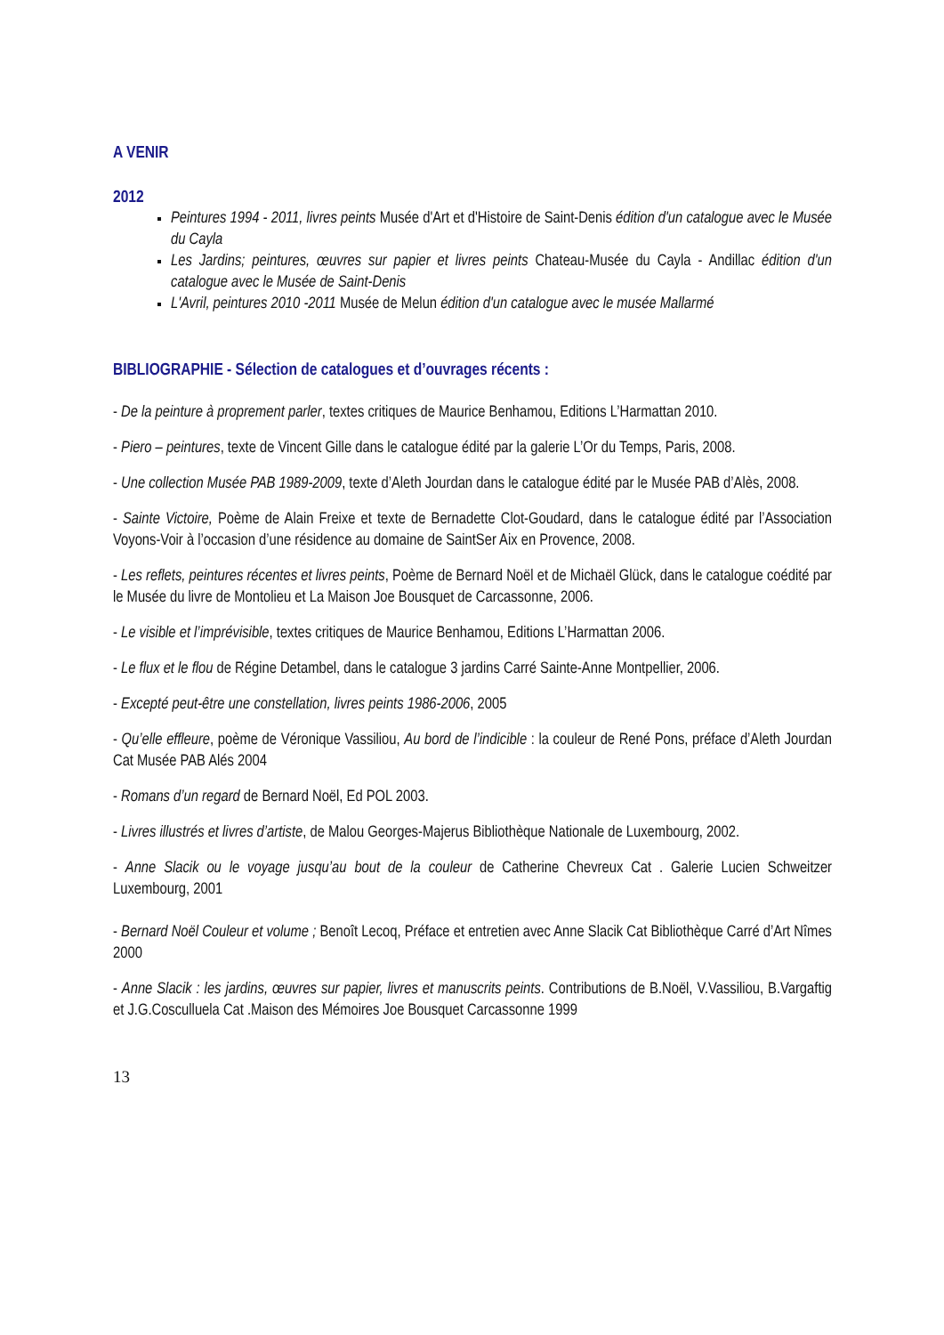A VENIR
2012
Peintures 1994 - 2011, livres peints Musée d'Art et d'Histoire de Saint-Denis édition d'un catalogue avec le Musée du Cayla
Les Jardins; peintures, œuvres sur papier et livres peints Chateau-Musée du Cayla - Andillac édition d'un catalogue avec le Musée de Saint-Denis
L'Avril, peintures 2010 -2011 Musée de Melun édition d'un catalogue avec le musée Mallarmé
BIBLIOGRAPHIE - Sélection de catalogues et d’ouvrages récents :
- De la peinture à proprement parler, textes critiques de Maurice Benhamou, Editions L’Harmattan 2010.
- Piero – peintures, texte de Vincent Gille dans le catalogue édité par la galerie L’Or du Temps, Paris, 2008.
- Une collection Musée PAB 1989-2009, texte d’Aleth Jourdan dans le catalogue édité par le Musée PAB d’Alès, 2008.
- Sainte Victoire, Poème de Alain Freixe et texte de Bernadette Clot-Goudard, dans le catalogue édité par l’Association Voyons-Voir à l’occasion d’une résidence au domaine de SaintSer Aix en Provence, 2008.
- Les reflets, peintures récentes et livres peints, Poème de Bernard Noël et de Michaël Glück, dans le catalogue coédité par le Musée du livre de Montolieu et La Maison Joe Bousquet de Carcassonne, 2006.
- Le visible et l’imprévisible, textes critiques de Maurice Benhamou, Editions L’Harmattan 2006.
- Le flux et le flou de Régine Detambel, dans le catalogue 3 jardins Carré Sainte-Anne Montpellier, 2006.
- Excepté peut-être une constellation, livres peints 1986-2006, 2005
- Qu’elle effleure, poème de Véronique Vassiliou, Au bord de l’indicible : la couleur de René Pons, préface d’Aleth Jourdan Cat Musée PAB Alés 2004
- Romans d’un regard de Bernard Noël, Ed POL 2003.
- Livres illustrés et livres d’artiste, de Malou Georges-Majerus Bibliothèque Nationale de Luxembourg, 2002.
- Anne Slacik ou le voyage jusqu’au bout de la couleur de Catherine Chevreux Cat . Galerie Lucien Schweitzer Luxembourg, 2001
- Bernard Noël Couleur et volume ; Benoît Lecoq, Préface et entretien avec Anne Slacik Cat Bibliothèque Carré d’Art Nîmes 2000
- Anne Slacik : les jardins, œuvres sur papier, livres et manuscrits peints. Contributions de B.Noël, V.Vassiliou, B.Vargaftig et J.G.Cosculluela Cat .Maison des Mémoires Joe Bousquet Carcassonne 1999
13